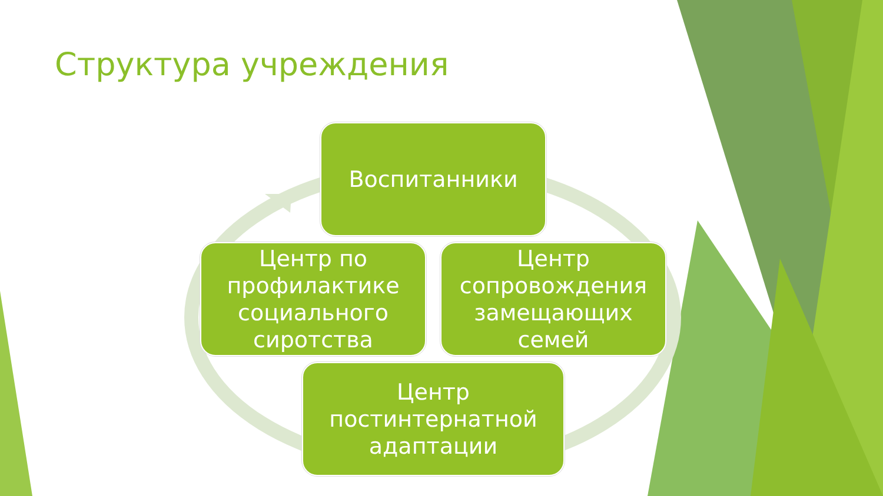Структура учреждения
Воспитанники
Центр по профилактике социального сиротства
Центр сопровождения замещающих семей
Центр постинтернатной адаптации